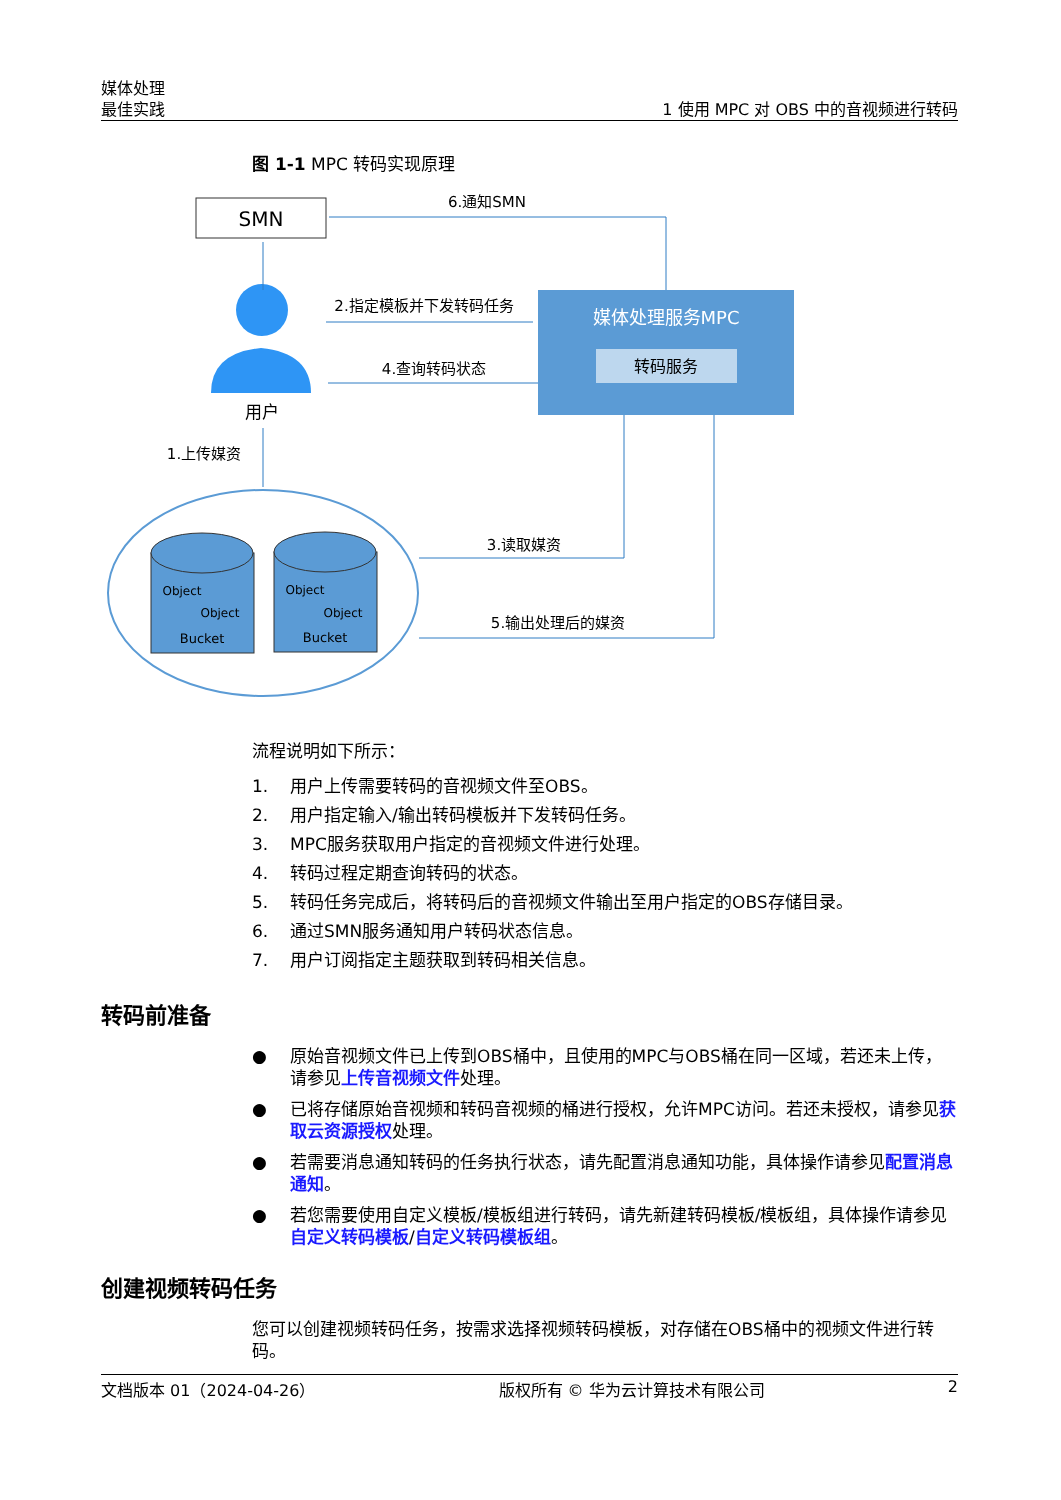媒体处理
最佳实践
1 使用 MPC 对 OBS 中的音视频进行转码
图 1-1 MPC 转码实现原理
SMN
媒体处理服务MPC
转码服务
用户
6.通知SMN
2.指定模板并下发转码任务
4.查询转码状态
1.上传媒资
3.读取媒资
5.输出处理后的媒资
Bucket
Object
Object
Bucket
Object
Object
流程说明如下所示：
1. 用户上传需要转码的音视频文件至OBS。
2. 用户指定输入/输出转码模板并下发转码任务。
3. MPC服务获取用户指定的音视频文件进行处理。
4. 转码过程定期查询转码的状态。
5. 转码任务完成后，将转码后的音视频文件输出至用户指定的OBS存储目录。
6. 通过SMN服务通知用户转码状态信息。
7. 用户订阅指定主题获取到转码相关信息。
转码前准备
● 原始音视频文件已上传到OBS桶中，且使用的MPC与OBS桶在同一区域，若还未上传，请参见上传音视频文件处理。
● 已将存储原始音视频和转码音视频的桶进行授权，允许MPC访问。若还未授权，请参见获取云资源授权处理。
● 若需要消息通知转码的任务执行状态，请先配置消息通知功能，具体操作请参见配置消息通知。
● 若您需要使用自定义模板/模板组进行转码，请先新建转码模板/模板组，具体操作请参见自定义转码模板/自定义转码模板组。
创建视频转码任务
您可以创建视频转码任务，按需求选择视频转码模板，对存储在OBS桶中的视频文件进行转码。
文档版本 01（2024-04-26） 版权所有 © 华为云计算技术有限公司 2